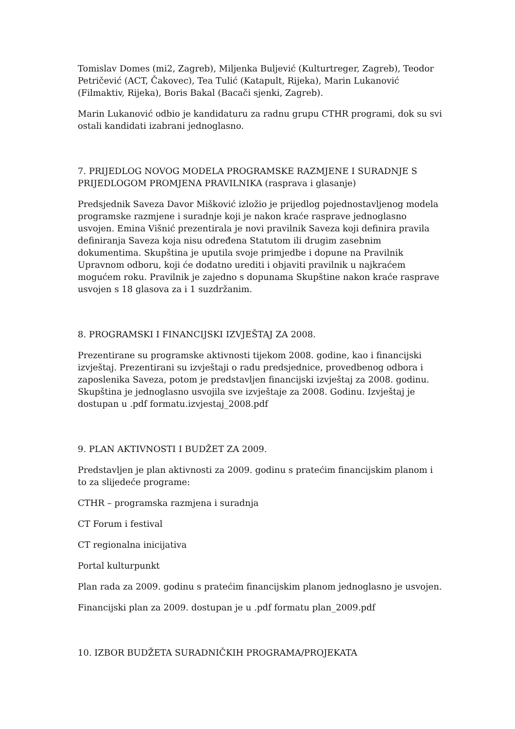Tomislav Domes (mi2, Zagreb), Miljenka Buljević (Kulturtreger, Zagreb), Teodor Petričević (ACT, Čakovec), Tea Tulić (Katapult, Rijeka), Marin Lukanović (Filmaktiv, Rijeka), Boris Bakal (Bacači sjenki, Zagreb).
Marin Lukanović odbio je kandidaturu za radnu grupu CTHR programi, dok su svi ostali kandidati izabrani jednoglasno.
7. PRIJEDLOG NOVOG MODELA PROGRAMSKE RAZMJENE I SURADNJE S PRIJEDLOGOM PROMJENA PRAVILNIKA (rasprava i glasanje)
Predsjednik Saveza Davor Mišković izložio je prijedlog pojednostavljenog modela programske razmjene i suradnje koji je nakon kraće rasprave jednoglasno usvojen. Emina Višnić prezentirala je novi pravilnik Saveza koji definira pravila definiranja Saveza koja nisu određena Statutom ili drugim zasebnim dokumentima. Skupština je uputila svoje primjedbe i dopune na Pravilnik Upravnom odboru, koji će dodatno urediti i objaviti pravilnik u najkraćem mogućem roku. Pravilnik je zajedno s dopunama Skupštine nakon kraće rasprave usvojen s 18 glasova za i 1 suzdržanim.
8. PROGRAMSKI I FINANCIJSKI IZVJEŠTAJ ZA 2008.
Prezentirane su programske aktivnosti tijekom 2008. godine, kao i financijski izvještaj. Prezentirani su izvještaji o radu predsjednice, provedbenog odbora i zaposlenika Saveza, potom je predstavljen financijski izvještaj za 2008. godinu. Skupština je jednoglasno usvojila sve izvještaje za 2008. Godinu. Izvještaj je dostupan u .pdf formatu.izvjestaj_2008.pdf
9. PLAN AKTIVNOSTI I BUDŽET ZA 2009.
Predstavljen je plan aktivnosti za 2009. godinu s pratećim financijskim planom i to za slijedeće programe:
CTHR – programska razmjena i suradnja
CT Forum i festival
CT regionalna inicijativa
Portal kulturpunkt
Plan rada za 2009. godinu s pratećim financijskim planom jednoglasno je usvojen.
Financijski plan za 2009. dostupan je u .pdf formatu plan_2009.pdf
10. IZBOR BUDŽETA SURADNIČKIH PROGRAMA/PROJEKATA